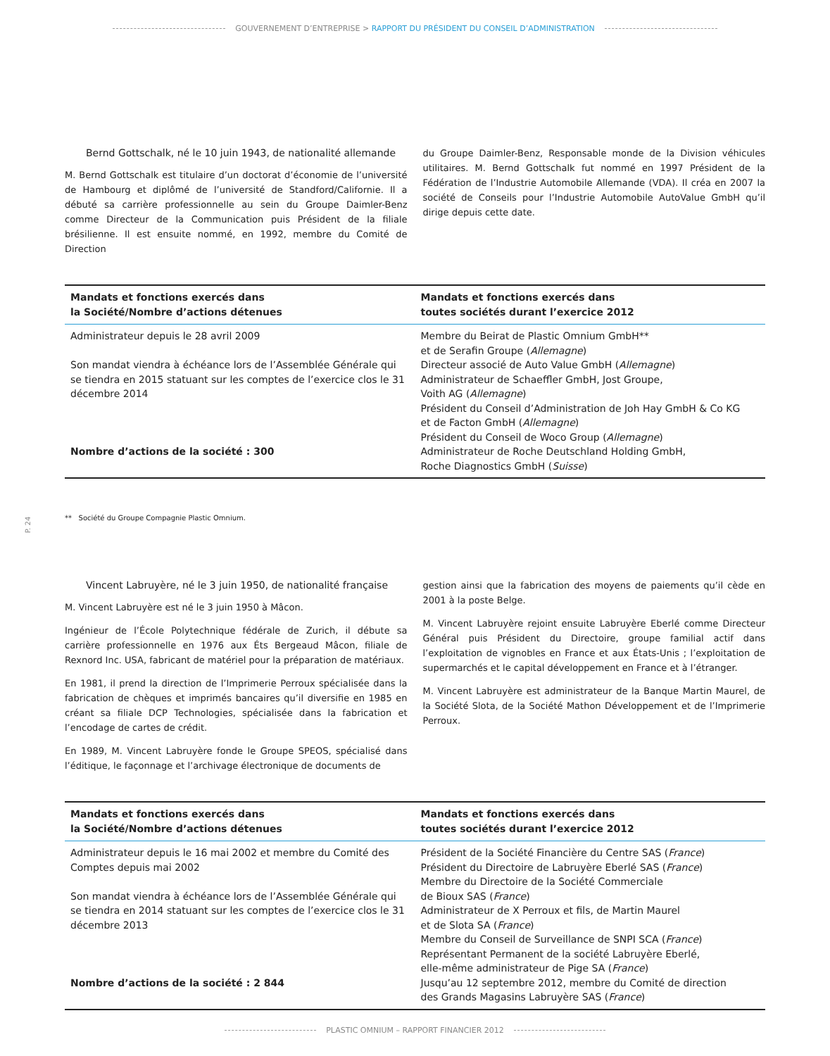GOUVERNEMENT D’ENTREPRISE > RAPPORT DU PRÉSIDENT DU CONSEIL D’ADMINISTRATION
Bernd Gottschalk, né le 10 juin 1943, de nationalité allemande
M. Bernd Gottschalk est titulaire d’un doctorat d’économie de l’université de Hambourg et diplômé de l’université de Standford/Californie. Il a débuté sa carrière professionnelle au sein du Groupe Daimler-Benz comme Directeur de la Communication puis Président de la filiale brésilienne. Il est ensuite nommé, en 1992, membre du Comité de Direction
du Groupe Daimler-Benz, Responsable monde de la Division véhicules utilitaires. M. Bernd Gottschalk fut nommé en 1997 Président de la Fédération de l’Industrie Automobile Allemande (VDA). Il créa en 2007 la société de Conseils pour l’Industrie Automobile AutoValue GmbH qu’il dirige depuis cette date.
| Mandats et fonctions exercés dans la Société/Nombre d’actions détenues | Mandats et fonctions exercés dans toutes sociétés durant l’exercice 2012 |
| --- | --- |
| Administrateur depuis le 28 avril 2009 Son mandat viendra à échéance lors de l’Assemblée Générale qui se tiendra en 2015 statuant sur les comptes de l’exercice clos le 31 décembre 2014 Nombre d’actions de la société : 300 | Membre du Beirat de Plastic Omnium GmbH** et de Serafin Groupe ( Allemagne ) Directeur associé de Auto Value GmbH ( Allemagne ) Administrateur de Schaeffler GmbH, Jost Groupe, Voith AG ( Allemagne ) Président du Conseil d’Administration de Joh Hay GmbH & Co KG et de Facton GmbH ( Allemagne ) Président du Conseil de Woco Group ( Allemagne ) Administrateur de Roche Deutschland Holding GmbH, Roche Diagnostics GmbH ( Suisse ) |
** Société du Groupe Compagnie Plastic Omnium.
P. 24
Vincent Labruyère, né le 3 juin 1950, de nationalité française
M. Vincent Labruyère est né le 3 juin 1950 à Mâcon.
Ingénieur de l’École Polytechnique fédérale de Zurich, il débute sa carrière professionnelle en 1976 aux Éts Bergeaud Mâcon, filiale de Rexnord Inc. USA, fabricant de matériel pour la préparation de matériaux.
En 1981, il prend la direction de l’Imprimerie Perroux spécialisée dans la fabrication de chèques et imprimés bancaires qu’il diversifie en 1985 en créant sa filiale DCP Technologies, spécialisée dans la fabrication et l’encodage de cartes de crédit.
En 1989, M. Vincent Labruyère fonde le Groupe SPEOS, spécialisé dans l’éditique, le façonnage et l’archivage électronique de documents de
gestion ainsi que la fabrication des moyens de paiements qu’il cède en 2001 à la poste Belge.
M. Vincent Labruyère rejoint ensuite Labruyère Eberlé comme Directeur Général puis Président du Directoire, groupe familial actif dans l’exploitation de vignobles en France et aux États-Unis ; l’exploitation de supermarchés et le capital développement en France et à l’étranger.
M. Vincent Labruyère est administrateur de la Banque Martin Maurel, de la Société Slota, de la Société Mathon Développement et de l’Imprimerie Perroux.
| Mandats et fonctions exercés dans la Société/Nombre d’actions détenues | Mandats et fonctions exercés dans toutes sociétés durant l’exercice 2012 |
| --- | --- |
| Administrateur depuis le 16 mai 2002 et membre du Comité des Comptes depuis mai 2002 Son mandat viendra à échéance lors de l’Assemblée Générale qui se tiendra en 2014 statuant sur les comptes de l’exercice clos le 31 décembre 2013 Nombre d’actions de la société : 2 844 | Président de la Société Financière du Centre SAS ( France ) Président du Directoire de Labruyère Eberlé SAS ( France ) Membre du Directoire de la Société Commerciale de Bioux SAS ( France ) Administrateur de X Perroux et fils, de Martin Maurel et de Slota SA ( France ) Membre du Conseil de Surveillance de SNPI SCA ( France ) Représentant Permanent de la société Labruyère Eberlé, elle-même administrateur de Pige SA ( France ) Jusqu’au 12 septembre 2012, membre du Comité de direction des Grands Magasins Labruyère SAS ( France ) |
PLASTIC OMNIUM – RAPPORT FINANCIER 2012